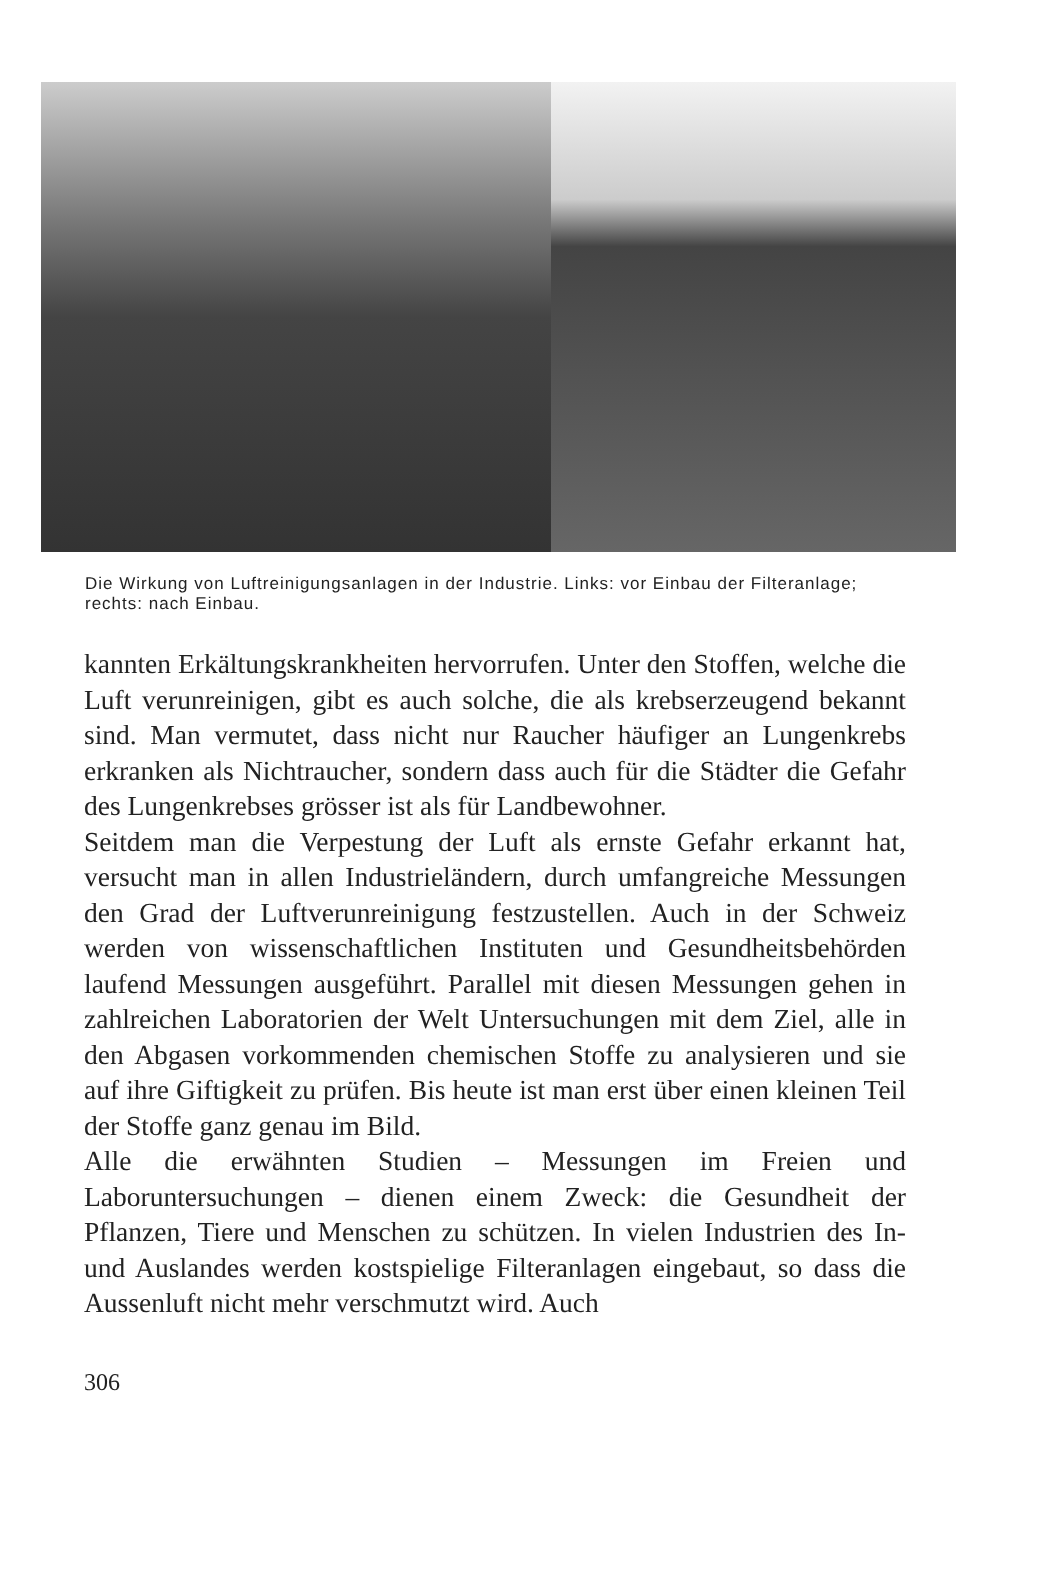Die Wirkung von Luftreinigungsanlagen in der Industrie. Links: vor Einbau der Filteranlage; rechts: nach Einbau.
kannten Erkältungskrankheiten hervorrufen. Unter den Stoffen, welche die Luft verunreinigen, gibt es auch solche, die als krebserzeugend bekannt sind. Man vermutet, dass nicht nur Raucher häufiger an Lungenkrebs erkranken als Nichtraucher, sondern dass auch für die Städter die Gefahr des Lungenkrebses grösser ist als für Landbewohner.
Seitdem man die Verpestung der Luft als ernste Gefahr erkannt hat, versucht man in allen Industrieländern, durch umfangreiche Messungen den Grad der Luftverunreinigung festzustellen. Auch in der Schweiz werden von wissenschaftlichen Instituten und Gesundheitsbehörden laufend Messungen ausgeführt. Parallel mit diesen Messungen gehen in zahlreichen Laboratorien der Welt Untersuchungen mit dem Ziel, alle in den Abgasen vorkommenden chemischen Stoffe zu analysieren und sie auf ihre Giftigkeit zu prüfen. Bis heute ist man erst über einen kleinen Teil der Stoffe ganz genau im Bild.
Alle die erwähnten Studien – Messungen im Freien und Laboruntersuchungen – dienen einem Zweck: die Gesundheit der Pflanzen, Tiere und Menschen zu schützen. In vielen Industrien des In- und Auslandes werden kostspielige Filteranlagen eingebaut, so dass die Aussenluft nicht mehr verschmutzt wird. Auch
306